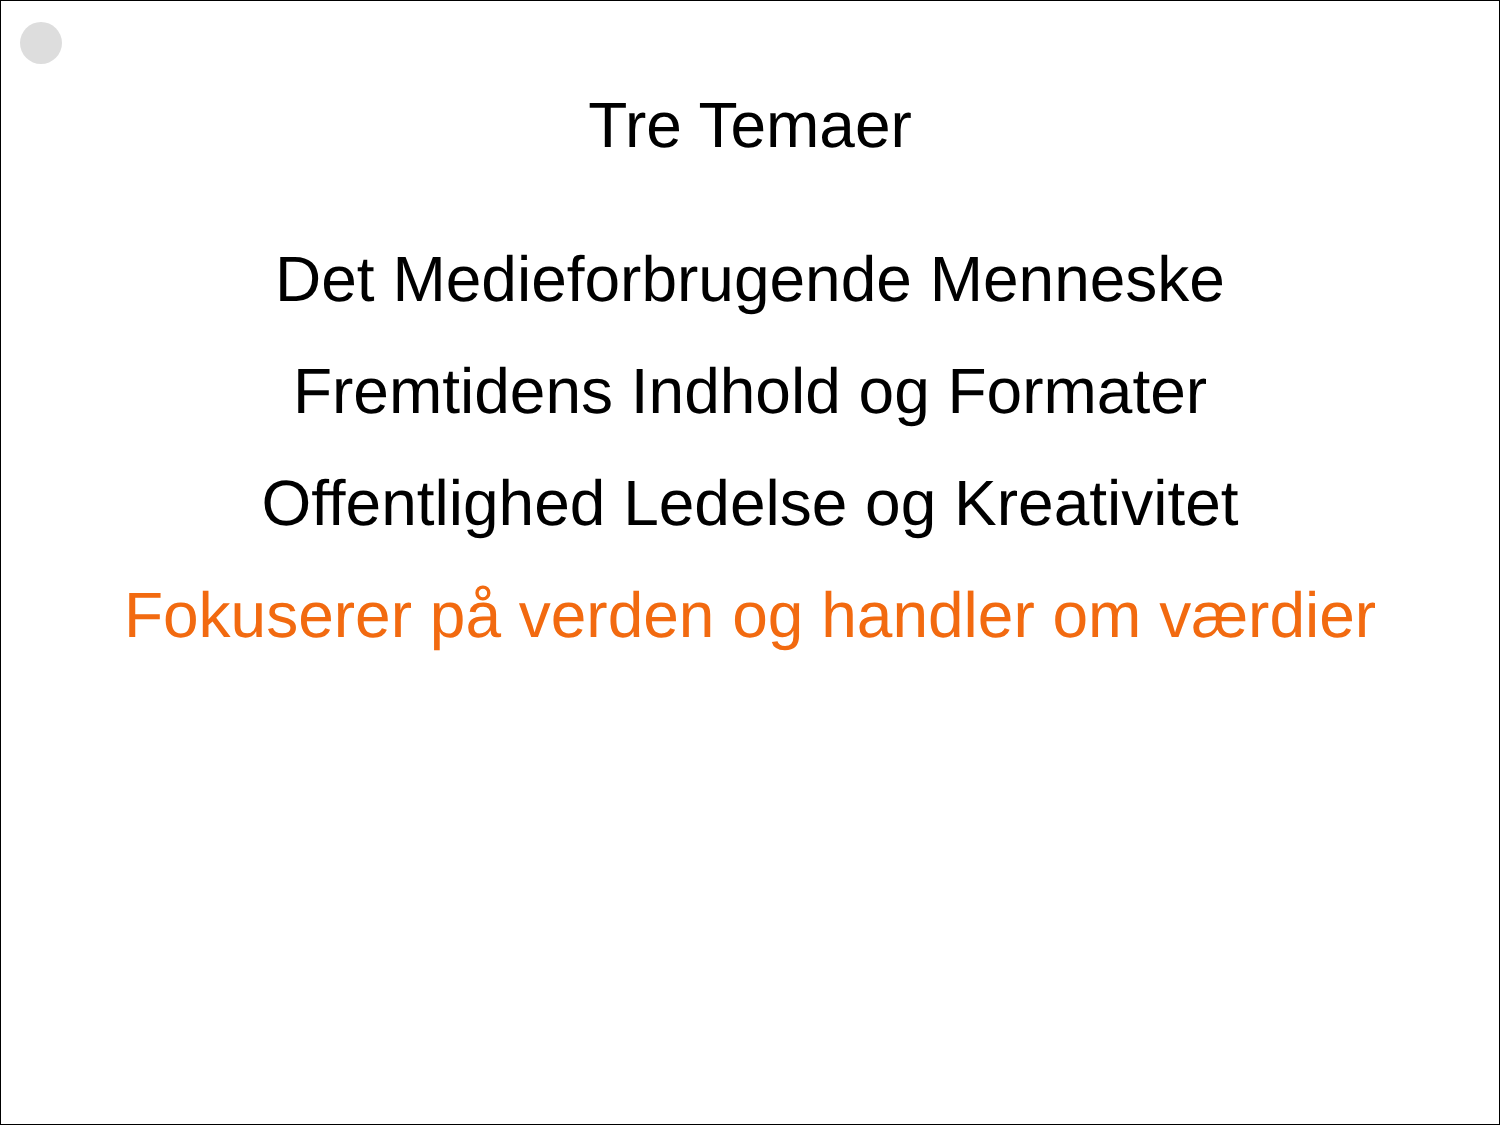Tre Temaer
Det Medieforbrugende Menneske
Fremtidens Indhold og Formater
Offentlighed Ledelse og Kreativitet
Fokuserer på verden og handler om værdier